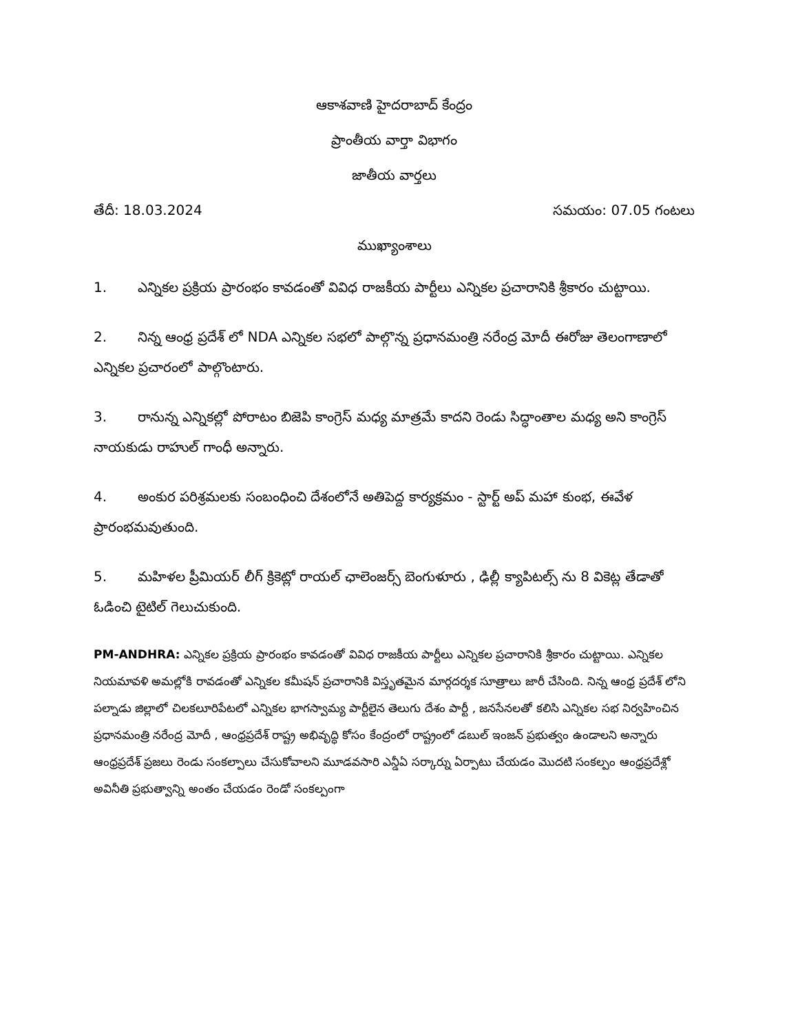ఆకాశవాణి హైదరాబాద్ కేంద్రం
ప్రాంతీయ వార్తా విభాగం
జాతీయ వార్తలు
తేదీ: 18.03.2024 సమయం: 07.05 గంటలు
ముఖ్యాంశాలు
1. ఎన్నికల ప్రక్రియ ప్రారంభం కావడంతో వివిధ రాజకీయ పార్టీలు ఎన్నికల ప్రచారానికి శ్రీకారం చుట్టాయి.
2. నిన్న ఆంధ్ర ప్రదేశ్ లో NDA ఎన్నికల సభలో పాల్గొన్న ప్రధానమంత్రి నరేంద్ర మోదీ ఈరోజు తెలంగాణాలో ఎన్నికల ప్రచారంలో పాల్గొంటారు.
3. రానున్న ఎన్నికల్లో పోరాటం బిజెపి కాంగ్రెస్ మధ్య మాత్రమే కాదని రెండు సిద్ధాంతాల మధ్య అని కాంగ్రెస్ నాయకుడు రాహుల్ గాంధీ అన్నారు.
4. అంకుర పరిశ్రమలకు సంబంధించి దేశంలోనే అతిపెద్ద కార్యక్రమం - స్టార్ట్ అప్ మహా కుంభ, ఈవేళ ప్రారంభమవుతుంది.
5. మహిళల ప్రీమియర్ లీగ్ క్రికెట్లో రాయల్ ఛాలెంజర్స్ బెంగుళూరు , ఢిల్లీ క్యాపిటల్స్ ను 8 వికెట్ల తేడాతో ఓడించి టైటిల్ గెలుచుకుంది.
PM-ANDHRA: ఎన్నికల ప్రక్రియ ప్రారంభం కావడంతో వివిధ రాజకీయ పార్టీలు ఎన్నికల ప్రచారానికి శ్రీకారం చుట్టాయి. ఎన్నికల నియమావళి అమల్లోకి రావడంతో ఎన్నికల కమీషన్ ప్రచారానికి విస్తృతమైన మార్గదర్శక సూత్రాలు జారీ చేసింది. నిన్న ఆంధ్ర ప్రదేశ్ లోని పల్నాడు జిల్లాలో చిలకలూరిపేటలో ఎన్నికల భాగస్వామ్య పార్టీలైన తెలుగు దేశం పార్టీ , జనసేనలతో కలిసి ఎన్నికల సభ నిర్వహించిన ప్రధానమంత్రి నరేంద్ర మోదీ , ఆంధ్రప్రదేశ్ రాష్ట్ర అభివృద్ధి కోసం కేంద్రంలో రాష్ట్రంలో డబుల్ ఇంజన్ ప్రభుత్వం ఉండాలని అన్నారు ఆంధ్రప్రదేశ్ ప్రజలు రెండు సంకల్పాలు చేసుకోవాలని మూడవసారి ఎన్డీఏ సర్కార్ను ఏర్పాటు చేయడం మొదటి సంకల్పం ఆంధ్రప్రదేశ్లో అవినీతి ప్రభుత్వాన్ని అంతం చేయడం రెండో సంకల్పంగా